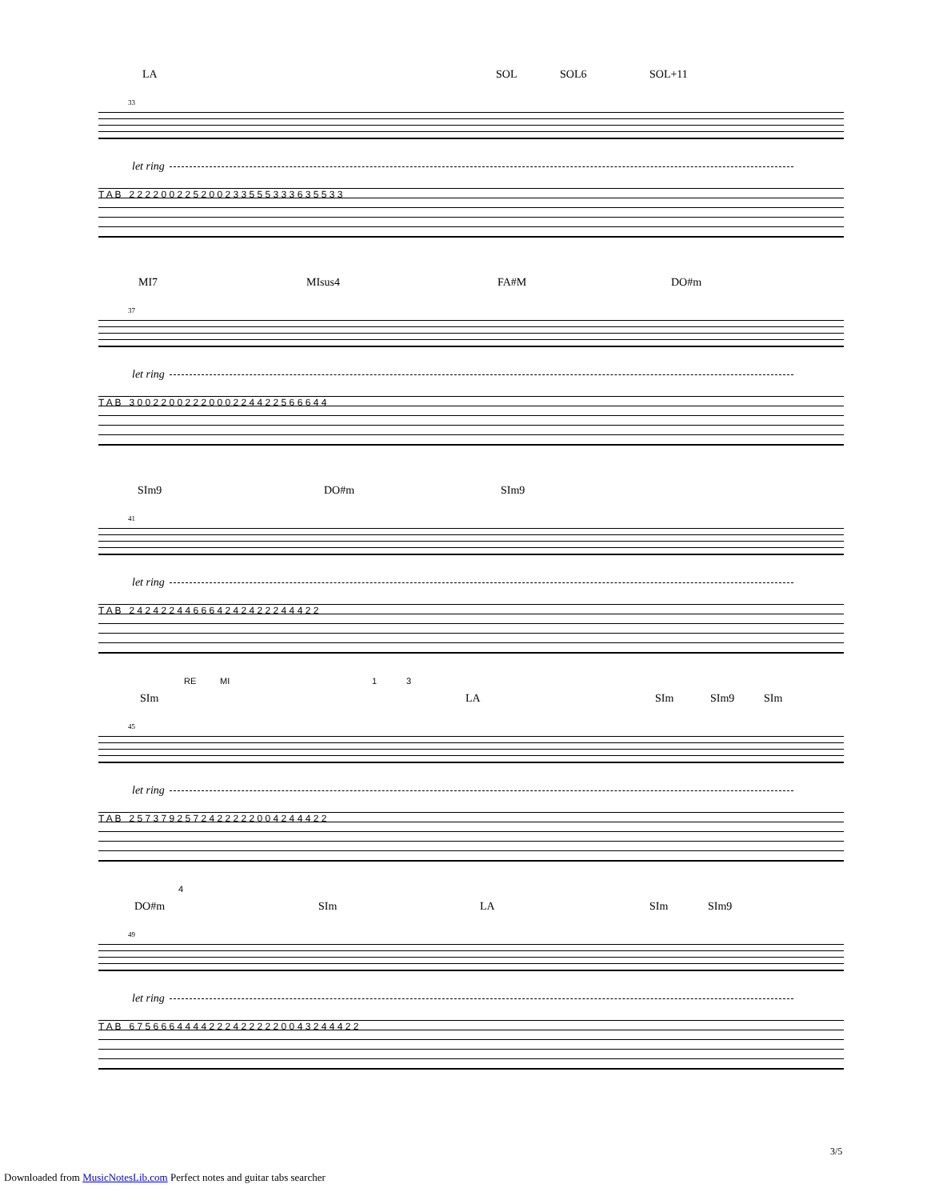LA SOL SOL6 SOL+11
33
let ring
T A B 2 2 2 2 0 0 2 2 5 2 0 0 2 3 3 5 5 5 3 3 3 6 3 5 5 3 3
MI7 MIsus4 FA#M DO#m
37
let ring
T A B 3 0 0 2 2 0 0 2 2 2 0 0 0 2 2 4 4 2 2 5 6 6 6 4 4
SIm9 DO#m SIm9
41
let ring
T A B 2 4 2 4 2 2 4 4 6 6 6 4 2 4 2 4 2 2 2 4 4 4 2 2
RE MI 1 3
SIm LA SIm SIm9 SIm
45
let ring
T A B 2 5 7 3 7 9 2 5 7 2 4 2 2 2 2 2 0 0 4 2 4 4 4 2 2
4
DO#m SIm LA SIm SIm9
49
let ring
T A B 6 7 5 6 6 6 4 4 4 4 2 2 2 4 2 2 2 2 2 0 0 4 3 2 4 4 4 2 2
3/5
Downloaded from MusicNotesLib.com Perfect notes and guitar tabs searcher